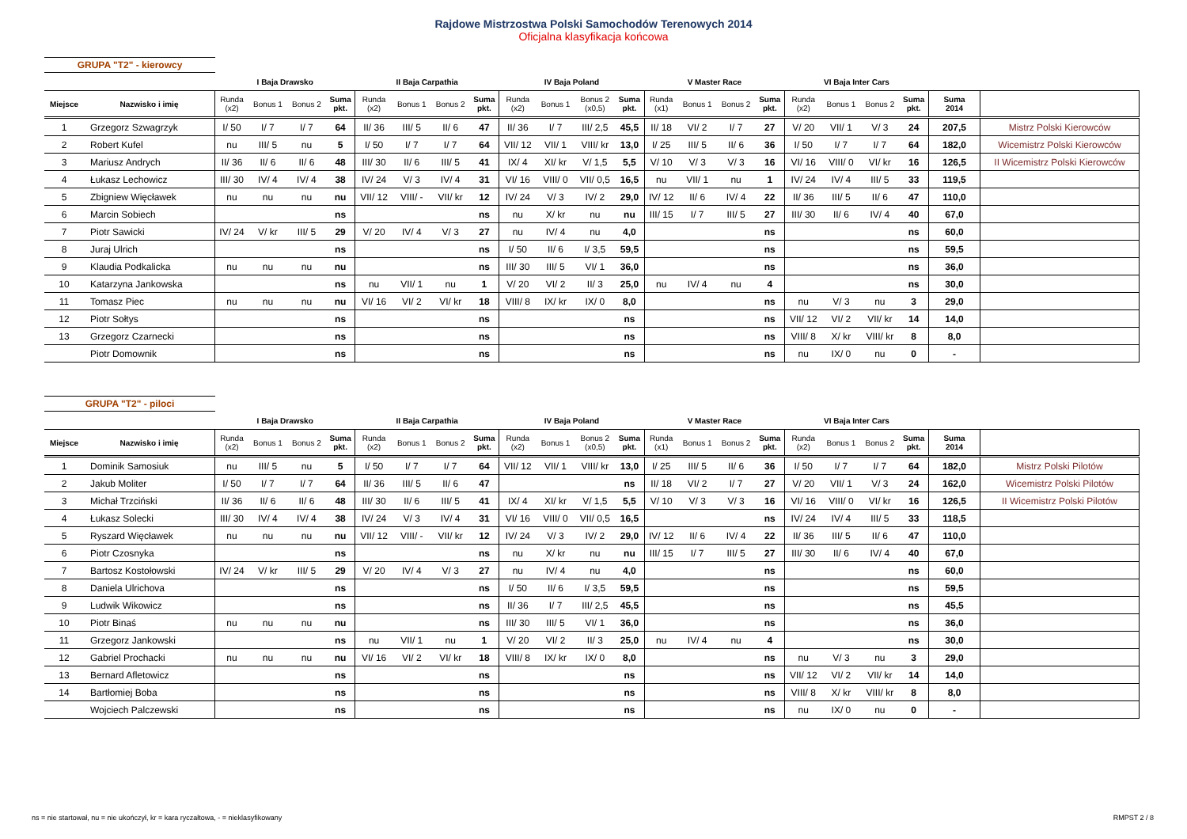Rajdowe Mistrzostwa Polski Samochodów Terenowych 2014
Oficjalna klasyfikacja końcowa
GRUPA "T2" - kierowcy
| | | I Baja Drawsko | | | | II Baja Carpathia | | | | IV Baja Poland | | | | V Master Race | | | | VI Baja Inter Cars | | | | | |
| --- | --- | --- | --- | --- | --- | --- | --- | --- | --- | --- | --- | --- | --- | --- | --- | --- | --- | --- | --- | --- | --- | --- | --- |
| Miejsce | Nazwisko i imię | Runda (x2) | Bonus 1 | Bonus 2 | Suma pkt. | Runda (x2) | Bonus 1 | Bonus 2 | Suma pkt. | Runda (x2) | Bonus 1 | Bonus 2 (x0,5) | Suma pkt. | Runda (x1) | Bonus 1 | Bonus 2 | Suma pkt. | Runda (x2) | Bonus 1 | Bonus 2 | Suma pkt. | Suma 2014 | |
| 1 | Grzegorz Szwagrzyk | I/ 50 | I/ 7 | I/ 7 | 64 | II/ 36 | III/ 5 | II/ 6 | 47 | II/ 36 | I/ 7 | III/ 2,5 | 45,5 | II/ 18 | VI/ 2 | I/ 7 | 27 | V/ 20 | VII/ 1 | V/ 3 | 24 | 207,5 | Mistrz Polski Kierowców |
| 2 | Robert Kufel | nu | III/ 5 | nu | 5 | I/ 50 | I/ 7 | I/ 7 | 64 | VII/ 12 | VII/ 1 | VIII/ kr | 13,0 | I/ 25 | III/ 5 | II/ 6 | 36 | I/ 50 | I/ 7 | I/ 7 | 64 | 182,0 | Wicemistrz Polski Kierowców |
| 3 | Mariusz Andrych | II/ 36 | II/ 6 | II/ 6 | 48 | III/ 30 | II/ 6 | III/ 5 | 41 | IX/ 4 | XI/ kr | V/ 1,5 | 5,5 | V/ 10 | V/ 3 | V/ 3 | 16 | VI/ 16 | VIII/ 0 | VI/ kr | 16 | 126,5 | II Wicemistrz Polski Kierowców |
| 4 | Łukasz Lechowicz | III/ 30 | IV/ 4 | IV/ 4 | 38 | IV/ 24 | V/ 3 | IV/ 4 | 31 | VI/ 16 | VIII/ 0 | VII/ 0,5 | 16,5 | nu | VII/ 1 | nu | 1 | IV/ 24 | IV/ 4 | III/ 5 | 33 | 119,5 | |
| 5 | Zbigniew Więcławek | nu | nu | nu | nu | VII/ 12 | VIII/ - | VII/ kr | 12 | IV/ 24 | V/ 3 | IV/ 2 | 29,0 | IV/ 12 | II/ 6 | IV/ 4 | 22 | II/ 36 | III/ 5 | II/ 6 | 47 | 110,0 | |
| 6 | Marcin Sobiech | | | | ns | | | | ns | nu | X/ kr | nu | nu | III/ 15 | I/ 7 | III/ 5 | 27 | III/ 30 | II/ 6 | IV/ 4 | 40 | 67,0 | |
| 7 | Piotr Sawicki | IV/ 24 | V/ kr | III/ 5 | 29 | V/ 20 | IV/ 4 | V/ 3 | 27 | nu | IV/ 4 | nu | 4,0 | | | | ns | | | | ns | 60,0 | |
| 8 | Juraj Ulrich | | | | ns | | | | ns | I/ 50 | II/ 6 | I/ 3,5 | 59,5 | | | | ns | | | | ns | 59,5 | |
| 9 | Klaudia Podkalicka | nu | nu | nu | nu | | | | ns | III/ 30 | III/ 5 | VI/ 1 | 36,0 | | | | ns | | | | ns | 36,0 | |
| 10 | Katarzyna Jankowska | | | | ns | nu | VII/ 1 | nu | 1 | V/ 20 | VI/ 2 | II/ 3 | 25,0 | nu | IV/ 4 | nu | 4 | | | | ns | 30,0 | |
| 11 | Tomasz Piec | nu | nu | nu | nu | VI/ 16 | VI/ 2 | VI/ kr | 18 | VIII/ 8 | IX/ kr | IX/ 0 | 8,0 | | | | ns | nu | V/ 3 | nu | 3 | 29,0 | |
| 12 | Piotr Sołtys | | | | ns | | | | ns | | | | ns | | | | ns | VII/ 12 | VI/ 2 | VII/ kr | 14 | 14,0 | |
| 13 | Grzegorz Czarnecki | | | | ns | | | | ns | | | | ns | | | | ns | VIII/ 8 | X/ kr | VIII/ kr | 8 | 8,0 | |
| | Piotr Domownik | | | | ns | | | | ns | | | | ns | | | | ns | nu | IX/ 0 | nu | 0 | - | |
GRUPA "T2" - piloci
| | | I Baja Drawsko | | | | II Baja Carpathia | | | | IV Baja Poland | | | | V Master Race | | | | VI Baja Inter Cars | | | | | |
| --- | --- | --- | --- | --- | --- | --- | --- | --- | --- | --- | --- | --- | --- | --- | --- | --- | --- | --- | --- | --- | --- | --- | --- |
| Miejsce | Nazwisko i imię | Runda (x2) | Bonus 1 | Bonus 2 | Suma pkt. | Runda (x2) | Bonus 1 | Bonus 2 | Suma pkt. | Runda (x2) | Bonus 1 | Bonus 2 (x0,5) | Suma pkt. | Runda (x1) | Bonus 1 | Bonus 2 | Suma pkt. | Runda (x2) | Bonus 1 | Bonus 2 | Suma pkt. | Suma 2014 | |
| 1 | Dominik Samosiuk | nu | III/ 5 | nu | 5 | I/ 50 | I/ 7 | I/ 7 | 64 | VII/ 12 | VII/ 1 | VIII/ kr | 13,0 | I/ 25 | III/ 5 | II/ 6 | 36 | I/ 50 | I/ 7 | I/ 7 | 64 | 182,0 | Mistrz Polski Pilotów |
| 2 | Jakub Moliter | I/ 50 | I/ 7 | I/ 7 | 64 | II/ 36 | III/ 5 | II/ 6 | 47 | | | | ns | II/ 18 | VI/ 2 | I/ 7 | 27 | V/ 20 | VII/ 1 | V/ 3 | 24 | 162,0 | Wicemistrz Polski Pilotów |
| 3 | Michał Trzciński | II/ 36 | II/ 6 | II/ 6 | 48 | III/ 30 | II/ 6 | III/ 5 | 41 | IX/ 4 | XI/ kr | V/ 1,5 | 5,5 | V/ 10 | V/ 3 | V/ 3 | 16 | VI/ 16 | VIII/ 0 | VI/ kr | 16 | 126,5 | II Wicemistrz Polski Pilotów |
| 4 | Łukasz Solecki | III/ 30 | IV/ 4 | IV/ 4 | 38 | IV/ 24 | V/ 3 | IV/ 4 | 31 | VI/ 16 | VIII/ 0 | VII/ 0,5 | 16,5 | | | | ns | IV/ 24 | IV/ 4 | III/ 5 | 33 | 118,5 | |
| 5 | Ryszard Więcławek | nu | nu | nu | nu | VII/ 12 | VIII/ - | VII/ kr | 12 | IV/ 24 | V/ 3 | IV/ 2 | 29,0 | IV/ 12 | II/ 6 | IV/ 4 | 22 | II/ 36 | III/ 5 | II/ 6 | 47 | 110,0 | |
| 6 | Piotr Czosnyka | | | | ns | | | | ns | nu | X/ kr | nu | nu | III/ 15 | I/ 7 | III/ 5 | 27 | III/ 30 | II/ 6 | IV/ 4 | 40 | 67,0 | |
| 7 | Bartosz Kostołowski | IV/ 24 | V/ kr | III/ 5 | 29 | V/ 20 | IV/ 4 | V/ 3 | 27 | nu | IV/ 4 | nu | 4,0 | | | | ns | | | | ns | 60,0 | |
| 8 | Daniela Ulrichova | | | | ns | | | | ns | I/ 50 | II/ 6 | I/ 3,5 | 59,5 | | | | ns | | | | ns | 59,5 | |
| 9 | Ludwik Wikowicz | | | | ns | | | | ns | II/ 36 | I/ 7 | III/ 2,5 | 45,5 | | | | ns | | | | ns | 45,5 | |
| 10 | Piotr Binaś | nu | nu | nu | nu | | | | ns | III/ 30 | III/ 5 | VI/ 1 | 36,0 | | | | ns | | | | ns | 36,0 | |
| 11 | Grzegorz Jankowski | | | | ns | nu | VII/ 1 | nu | 1 | V/ 20 | VI/ 2 | II/ 3 | 25,0 | nu | IV/ 4 | nu | 4 | | | | ns | 30,0 | |
| 12 | Gabriel Prochacki | nu | nu | nu | nu | VI/ 16 | VI/ 2 | VI/ kr | 18 | VIII/ 8 | IX/ kr | IX/ 0 | 8,0 | | | | ns | nu | V/ 3 | nu | 3 | 29,0 | |
| 13 | Bernard Afletowicz | | | | ns | | | | ns | | | | ns | | | | ns | VII/ 12 | VI/ 2 | VII/ kr | 14 | 14,0 | |
| 14 | Bartłomiej Boba | | | | ns | | | | ns | | | | ns | | | | ns | VIII/ 8 | X/ kr | VIII/ kr | 8 | 8,0 | |
| | Wojciech Palczewski | | | | ns | | | | ns | | | | ns | | | | ns | nu | IX/ 0 | nu | 0 | - | |
ns = nie startował, nu = nie ukończył, kr = kara ryczałtowa, - = nieklasyfikowany
RMPST 2 / 8